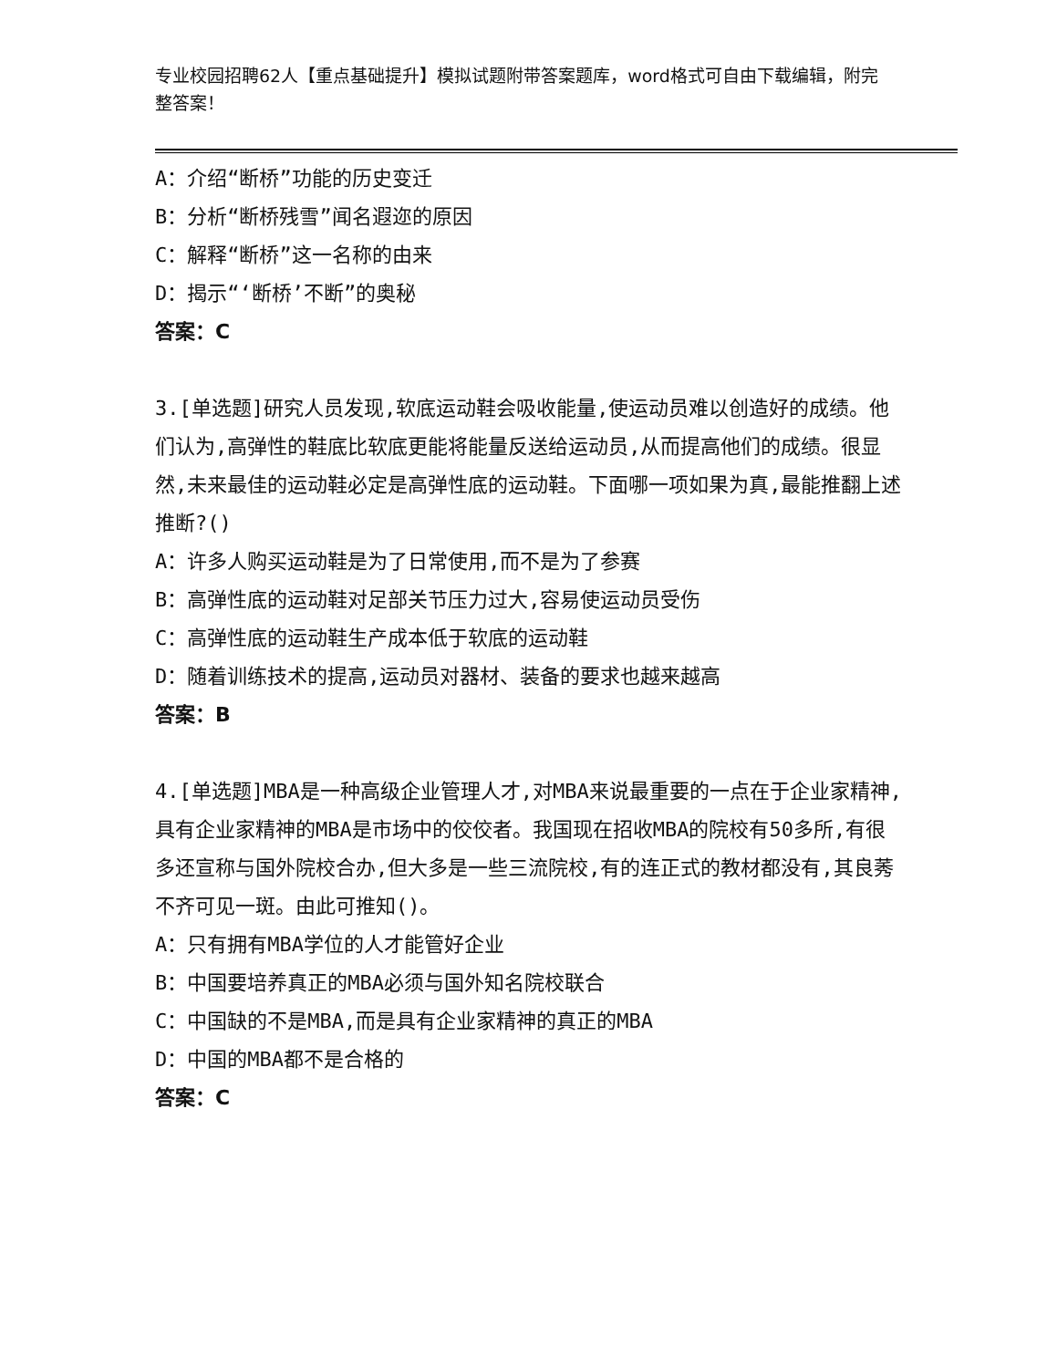专业校园招聘62人【重点基础提升】模拟试题附带答案题库，word格式可自由下载编辑，附完整答案！
A：介绍“断桥”功能的历史变迁
B：分析“断桥残雪”闻名遐迩的原因
C：解释“断桥”这一名称的由来
D：揭示“‘断桥’不断”的奥秘
答案：C
3.[单选题]研究人员发现,软底运动鞋会吸收能量,使运动员难以创造好的成绩。他们认为,高弹性的鞋底比软底更能将能量反送给运动员,从而提高他们的成绩。很显然,未来最佳的运动鞋必定是高弹性底的运动鞋。下面哪一项如果为真,最能推翻上述推断?()
A：许多人购买运动鞋是为了日常使用,而不是为了参赛
B：高弹性底的运动鞋对足部关节压力过大,容易使运动员受伤
C：高弹性底的运动鞋生产成本低于软底的运动鞋
D：随着训练技术的提高,运动员对器材、装备的要求也越来越高
答案：B
4.[单选题]MBA是一种高级企业管理人才,对MBA来说最重要的一点在于企业家精神,具有企业家精神的MBA是市场中的佼佼者。我国现在招收MBA的院校有50多所,有很多还宣称与国外院校合办,但大多是一些三流院校,有的连正式的教材都没有,其良莠不齐可见一斑。由此可推知()。
A：只有拥有MBA学位的人才能管好企业
B：中国要培养真正的MBA必须与国外知名院校联合
C：中国缺的不是MBA,而是具有企业家精神的真正的MBA
D：中国的MBA都不是合格的
答案：C